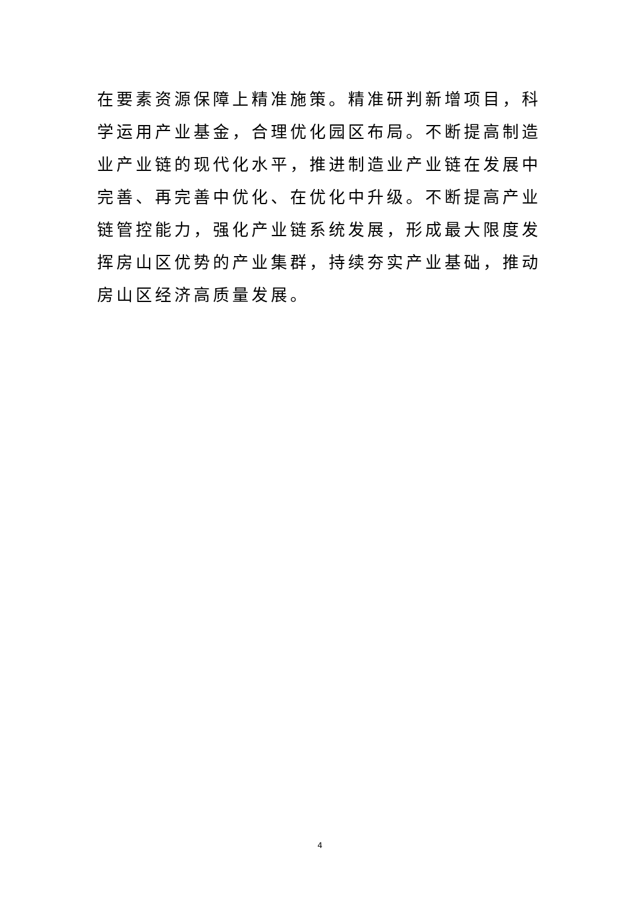在要素资源保障上精准施策。精准研判新增项目，科学运用产业基金，合理优化园区布局。不断提高制造业产业链的现代化水平，推进制造业产业链在发展中完善、再完善中优化、在优化中升级。不断提高产业链管控能力，强化产业链系统发展，形成最大限度发挥房山区优势的产业集群，持续夯实产业基础，推动房山区经济高质量发展。
4